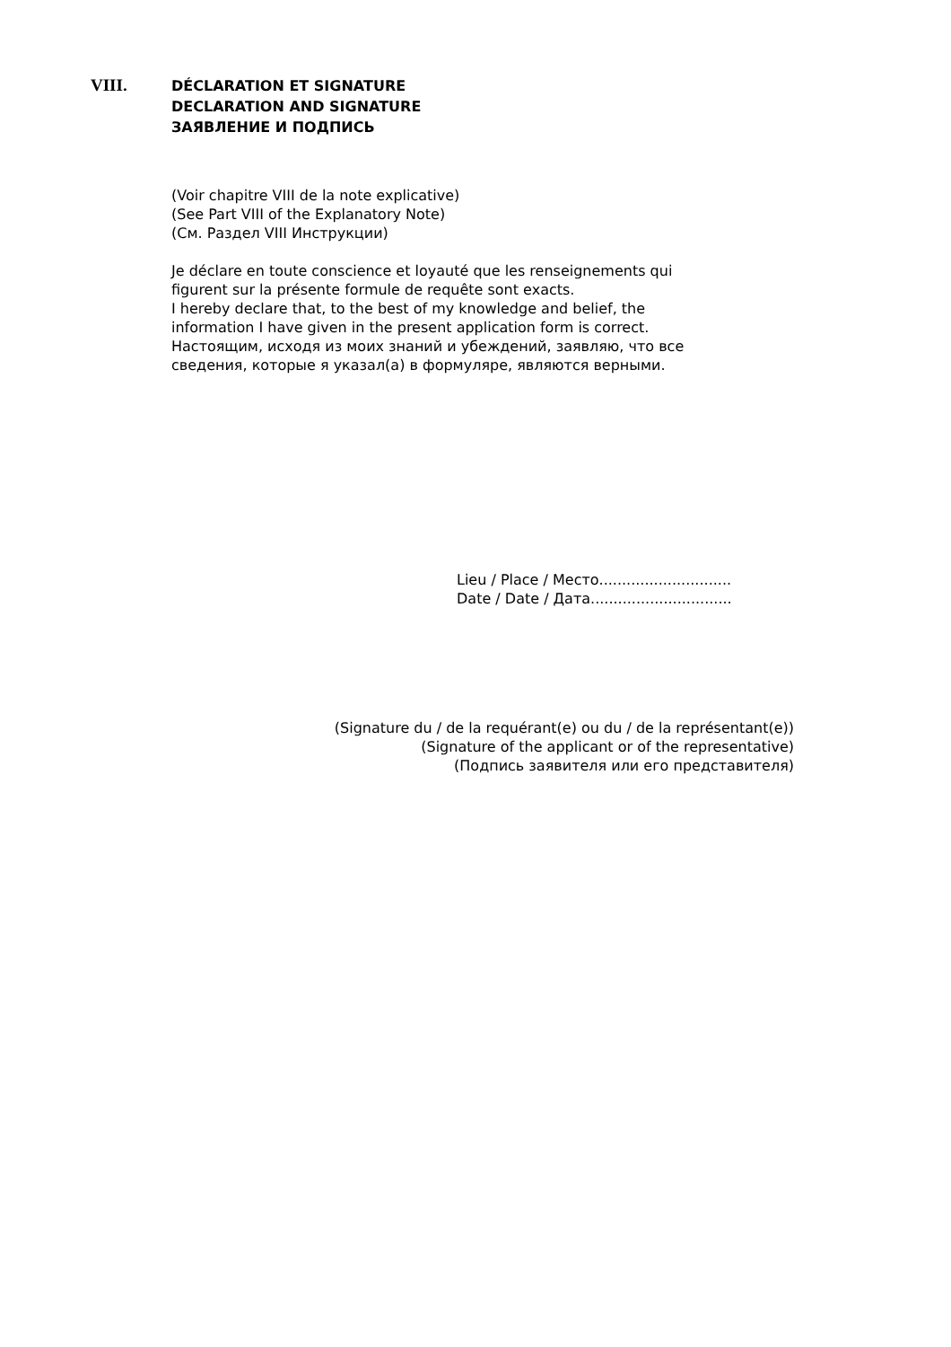VIII.
DÉCLARATION ET SIGNATURE
DECLARATION AND SIGNATURE
ЗАЯВЛЕНИЕ И ПОДПИСЬ
(Voir chapitre VIII de la note explicative)
(See Part VIII of the Explanatory Note)
(См. Раздел VIII Инструкции)
Je déclare en toute conscience et loyauté que les renseignements qui
figurent sur la présente formule de requête sont exacts.
I hereby declare that, to the best of my knowledge and belief, the
information I have given in the present application form is correct.
Настоящим, исходя из моих знаний и убеждений, заявляю, что все
сведения, которые я указал(а) в формуляре, являются верными.
Lieu / Place / Место.............................
Date / Date / Дата...............................
(Signature du / de la requérant(e) ou du / de la représentant(e))
(Signature of the applicant or of the representative)
(Подпись заявителя или его представителя)